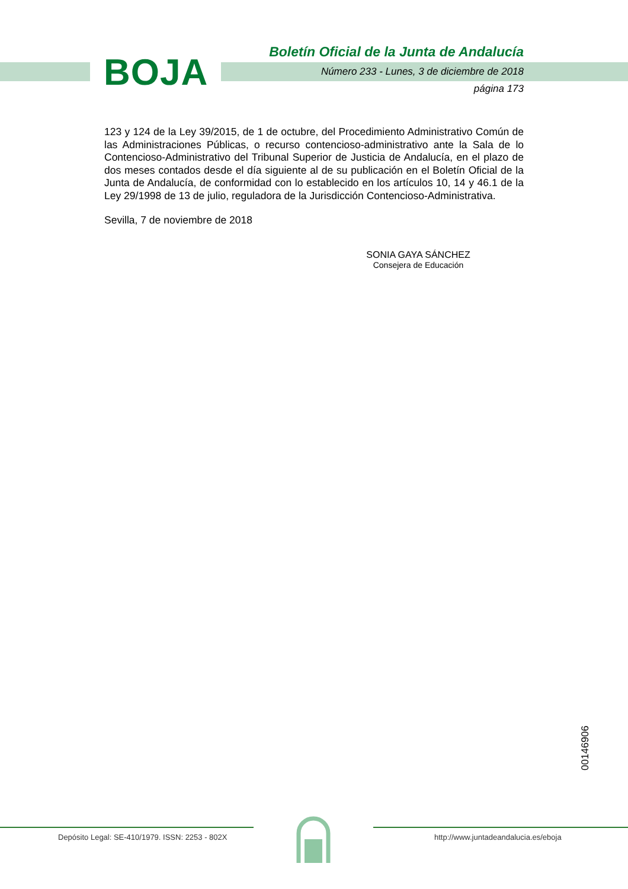BOJA
Boletín Oficial de la Junta de Andalucía
Número 233 - Lunes, 3 de diciembre de 2018
página 173
123 y 124 de la Ley 39/2015, de 1 de octubre, del Procedimiento Administrativo Común de las Administraciones Públicas, o recurso contencioso-administrativo ante la Sala de lo Contencioso-Administrativo del Tribunal Superior de Justicia de Andalucía, en el plazo de dos meses contados desde el día siguiente al de su publicación en el Boletín Oficial de la Junta de Andalucía, de conformidad con lo establecido en los artículos 10, 14 y 46.1 de la Ley 29/1998 de 13 de julio, reguladora de la Jurisdicción Contencioso-Administrativa.
Sevilla, 7 de noviembre de 2018
SONIA GAYA SÁNCHEZ
Consejera de Educación
00146906
Depósito Legal: SE-410/1979. ISSN: 2253 - 802X
http://www.juntadeandalucia.es/eboja